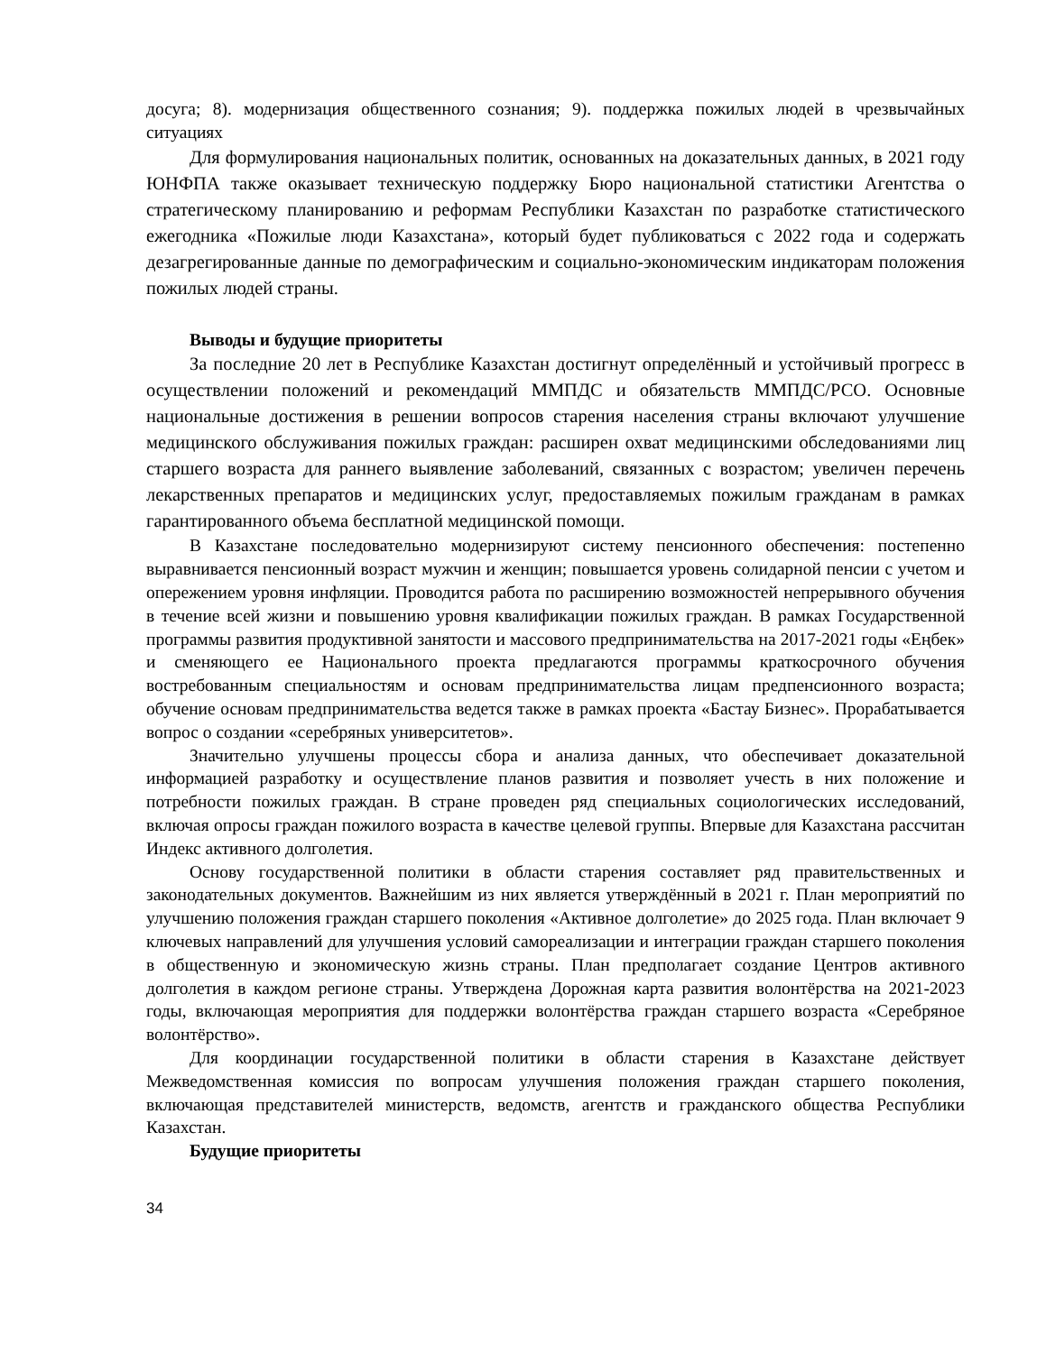досуга; 8). модернизация общественного сознания; 9). поддержка пожилых людей в чрезвычайных ситуациях
Для формулирования национальных политик, основанных на доказательных данных, в 2021 году ЮНФПА также оказывает техническую поддержку Бюро национальной статистики Агентства о стратегическому планированию и реформам Республики Казахстан по разработке статистического ежегодника «Пожилые люди Казахстана», который будет публиковаться с 2022 года и содержать дезагрегированные данные по демографическим и социально-экономическим индикаторам положения пожилых людей страны.
Выводы и будущие приоритеты
За последние 20 лет в Республике Казахстан достигнут определённый и устойчивый прогресс в осуществлении положений и рекомендаций ММПДС и обязательств ММПДС/РСО. Основные национальные достижения в решении вопросов старения населения страны включают улучшение медицинского обслуживания пожилых граждан: расширен охват медицинскими обследованиями лиц старшего возраста для раннего выявление заболеваний, связанных с возрастом; увеличен перечень лекарственных препаратов и медицинских услуг, предоставляемых пожилым гражданам в рамках гарантированного объема бесплатной медицинской помощи.
В Казахстане последовательно модернизируют систему пенсионного обеспечения: постепенно выравнивается пенсионный возраст мужчин и женщин; повышается уровень солидарной пенсии с учетом и опережением уровня инфляции. Проводится работа по расширению возможностей непрерывного обучения в течение всей жизни и повышению уровня квалификации пожилых граждан. В рамках Государственной программы развития продуктивной занятости и массового предпринимательства на 2017-2021 годы «Еңбек» и сменяющего ее Национального проекта предлагаются программы краткосрочного обучения востребованным специальностям и основам предпринимательства лицам предпенсионного возраста; обучение основам предпринимательства ведется также в рамках проекта «Бастау Бизнес». Прорабатывается вопрос о создании «серебряных университетов».
Значительно улучшены процессы сбора и анализа данных, что обеспечивает доказательной информацией разработку и осуществление планов развития и позволяет учесть в них положение и потребности пожилых граждан. В стране проведен ряд специальных социологических исследований, включая опросы граждан пожилого возраста в качестве целевой группы. Впервые для Казахстана рассчитан Индекс активного долголетия.
Основу государственной политики в области старения составляет ряд правительственных и законодательных документов. Важнейшим из них является утверждённый в 2021 г. План мероприятий по улучшению положения граждан старшего поколения «Активное долголетие» до 2025 года. План включает 9 ключевых направлений для улучшения условий самореализации и интеграции граждан старшего поколения в общественную и экономическую жизнь страны. План предполагает создание Центров активного долголетия в каждом регионе страны. Утверждена Дорожная карта развития волонтёрства на 2021-2023 годы, включающая мероприятия для поддержки волонтёрства граждан старшего возраста «Серебряное волонтёрство».
Для координации государственной политики в области старения в Казахстане действует Межведомственная комиссия по вопросам улучшения положения граждан старшего поколения, включающая представителей министерств, ведомств, агентств и гражданского общества Республики Казахстан.
Будущие приоритеты
34